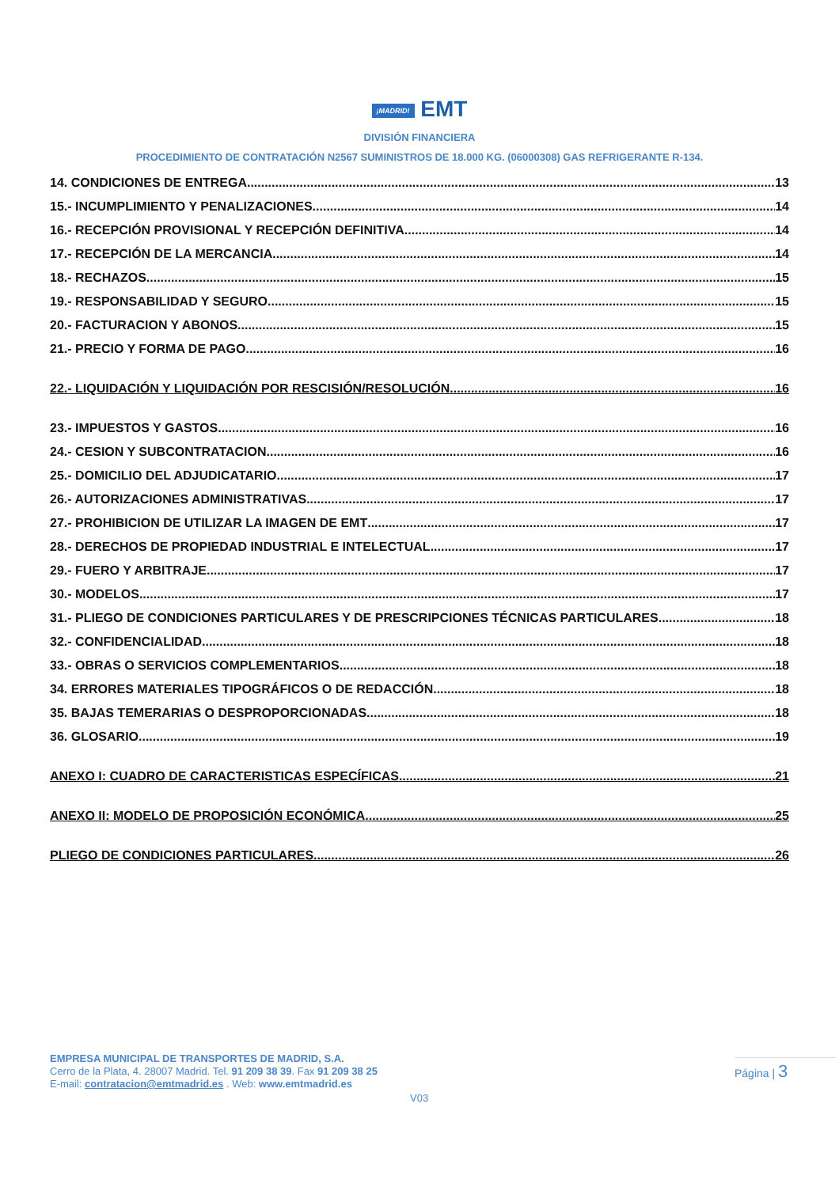¡MADRID! EMT
DIVISIÓN FINANCIERA
PROCEDIMIENTO DE CONTRATACIÓN N2567 SUMINISTROS DE 18.000 KG. (06000308) GAS REFRIGERANTE R-134.
14. CONDICIONES DE ENTREGA 13
15.- INCUMPLIMIENTO Y PENALIZACIONES. 14
16.- RECEPCIÓN PROVISIONAL Y RECEPCIÓN DEFINITIVA 14
17.- RECEPCIÓN DE LA MERCANCIA 14
18.- RECHAZOS. 15
19.- RESPONSABILIDAD Y SEGURO 15
20.- FACTURACION Y ABONOS 15
21.- PRECIO Y FORMA DE PAGO 16
22.- LIQUIDACIÓN Y LIQUIDACIÓN POR RESCISIÓN/RESOLUCIÓN 16
23.- IMPUESTOS Y GASTOS 16
24.- CESION Y SUBCONTRATACION 16
25.- DOMICILIO DEL ADJUDICATARIO 17
26.- AUTORIZACIONES ADMINISTRATIVAS 17
27.- PROHIBICION DE UTILIZAR LA IMAGEN DE EMT 17
28.- DERECHOS DE PROPIEDAD INDUSTRIAL E INTELECTUAL 17
29.- FUERO Y ARBITRAJE 17
30.- MODELOS 17
31.- PLIEGO DE CONDICIONES PARTICULARES Y DE PRESCRIPCIONES TÉCNICAS PARTICULARES 18
32.- CONFIDENCIALIDAD 18
33.- OBRAS O SERVICIOS COMPLEMENTARIOS 18
34. ERRORES MATERIALES TIPOGRÁFICOS O DE REDACCIÓN 18
35. BAJAS TEMERARIAS O DESPROPORCIONADAS. 18
36. GLOSARIO 19
ANEXO I: CUADRO DE CARACTERISTICAS ESPECÍFICAS 21
ANEXO II: MODELO DE PROPOSICIÓN ECONÓMICA 25
PLIEGO DE CONDICIONES PARTICULARES 26
EMPRESA MUNICIPAL DE TRANSPORTES DE MADRID, S.A.
Cerro de la Plata, 4. 28007 Madrid. Tel. 91 209 38 39. Fax 91 209 38 25
E-mail: contratacion@emtmadrid.es . Web: www.emtmadrid.es
Página | 3
V03